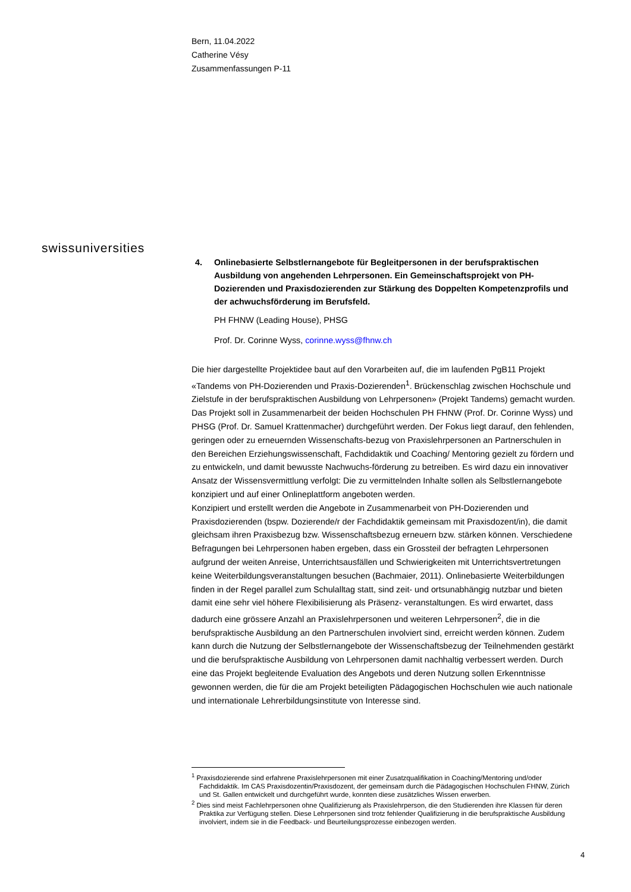Bern, 11.04.2022
Catherine Vésy
Zusammenfassungen P-11
swissuniversities
4. Onlinebasierte Selbstlernangebote für Begleitpersonen in der berufspraktischen Ausbildung von angehenden Lehrpersonen. Ein Gemeinschaftsprojekt von PH-Dozierenden und Praxisdozierenden zur Stärkung des Doppelten Kompetenzprofils und der achwuchsförderung im Berufsfeld.
PH FHNW (Leading House), PHSG
Prof. Dr. Corinne Wyss, corinne.wyss@fhnw.ch
Die hier dargestellte Projektidee baut auf den Vorarbeiten auf, die im laufenden PgB11 Projekt «Tandems von PH-Dozierenden und Praxis-Dozierenden<sup>1</sup>. Brückenschlag zwischen Hochschule und Zielstufe in der berufspraktischen Ausbildung von Lehrpersonen» (Projekt Tandems) gemacht wurden. Das Projekt soll in Zusammenarbeit der beiden Hochschulen PH FHNW (Prof. Dr. Corinne Wyss) und PHSG (Prof. Dr. Samuel Krattenmacher) durchgeführt werden. Der Fokus liegt darauf, den fehlenden, geringen oder zu erneuernden Wissenschafts-bezug von Praxislehrpersonen an Partnerschulen in den Bereichen Erziehungswissenschaft, Fachdidaktik und Coaching/ Mentoring gezielt zu fördern und zu entwickeln, und damit bewusste Nachwuchs-förderung zu betreiben. Es wird dazu ein innovativer Ansatz der Wissensvermittlung verfolgt: Die zu vermittelnden Inhalte sollen als Selbstlernangebote konzipiert und auf einer Onlineplattform angeboten werden.
Konzipiert und erstellt werden die Angebote in Zusammenarbeit von PH-Dozierenden und Praxisdozierenden (bspw. Dozierende/r der Fachdidaktik gemeinsam mit Praxisdozent/in), die damit gleichsam ihren Praxisbezug bzw. Wissenschaftsbezug erneuern bzw. stärken können. Verschiedene Befragungen bei Lehrpersonen haben ergeben, dass ein Grossteil der befragten Lehrpersonen aufgrund der weiten Anreise, Unterrichtsausfällen und Schwierigkeiten mit Unterrichtsvertretungen keine Weiterbildungsveranstaltungen besuchen (Bachmaier, 2011). Onlinebasierte Weiterbildungen finden in der Regel parallel zum Schulalltag statt, sind zeit- und ortsunabhängig nutzbar und bieten damit eine sehr viel höhere Flexibilisierung als Präsenz- veranstaltungen. Es wird erwartet, dass dadurch eine grössere Anzahl an Praxislehrpersonen und weiteren Lehrpersonen<sup>2</sup>, die in die berufspraktische Ausbildung an den Partnerschulen involviert sind, erreicht werden können. Zudem kann durch die Nutzung der Selbstlernangebote der Wissenschaftsbezug der Teilnehmenden gestärkt und die berufspraktische Ausbildung von Lehrpersonen damit nachhaltig verbessert werden. Durch eine das Projekt begleitende Evaluation des Angebots und deren Nutzung sollen Erkenntnisse gewonnen werden, die für die am Projekt beteiligten Pädagogischen Hochschulen wie auch nationale und internationale Lehrerbildungsinstitute von Interesse sind.
<sup>1</sup> Praxisdozierende sind erfahrene Praxislehrpersonen mit einer Zusatzqualifikation in Coaching/Mentoring und/oder Fachdidaktik. Im CAS Praxisdozentin/Praxisdozent, der gemeinsam durch die Pädagogischen Hochschulen FHNW, Zürich und St. Gallen entwickelt und durchgeführt wurde, konnten diese zusätzliches Wissen erwerben.
<sup>2</sup> Dies sind meist Fachlehrpersonen ohne Qualifizierung als Praxislehrperson, die den Studierenden ihre Klassen für deren Praktika zur Verfügung stellen. Diese Lehrpersonen sind trotz fehlender Qualifizierung in die berufspraktische Ausbildung involviert, indem sie in die Feedback- und Beurteilungsprozesse einbezogen werden.
4